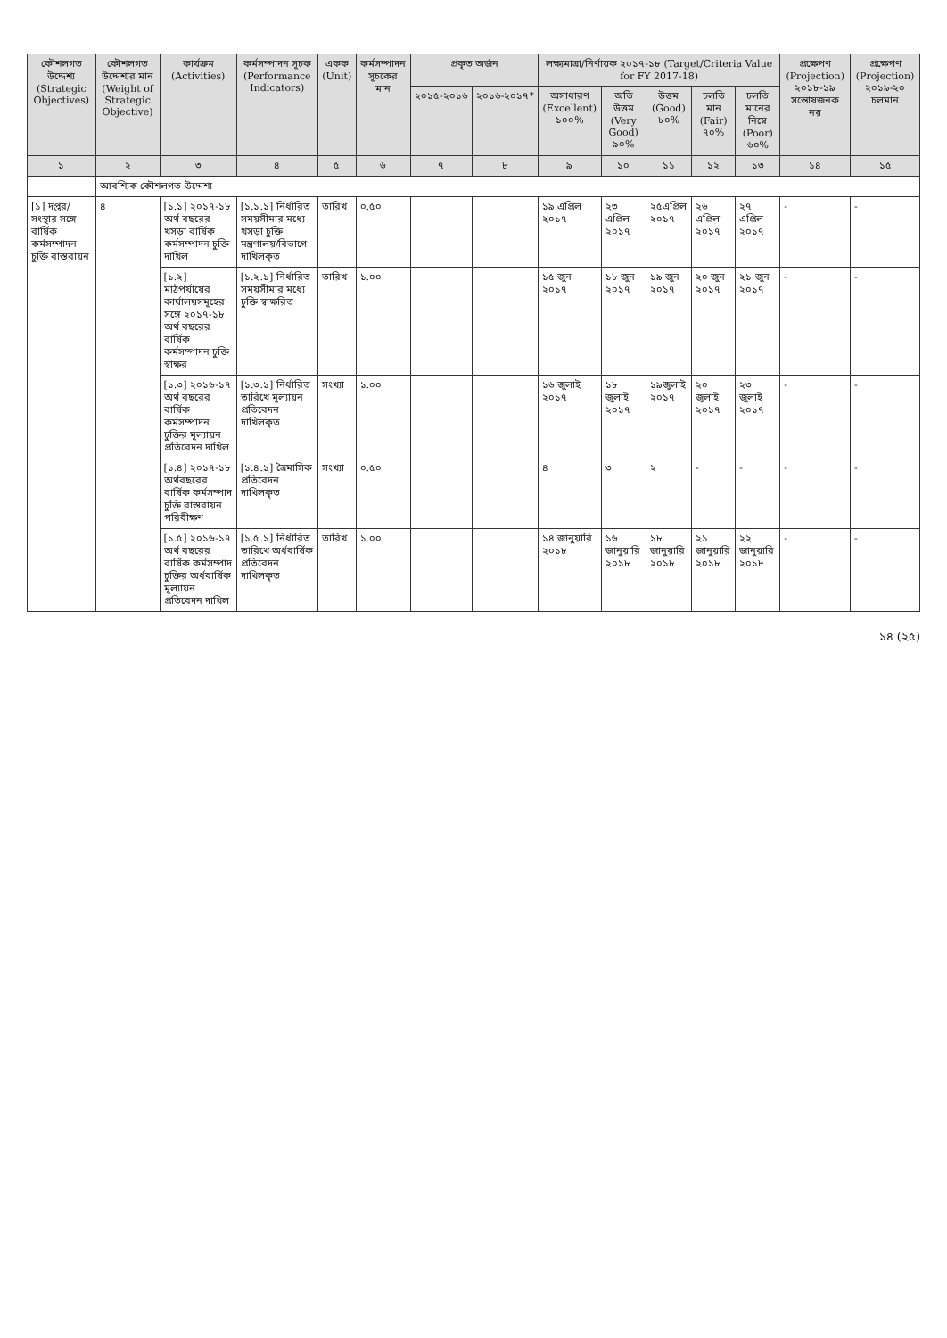| কৌশলগত উদ্দেশ্য (Strategic Objectives) | কৌশলগত উদ্দেশ্যর মান (Weight of Strategic Objective) | কার্যক্রম (Activities) | কর্মসম্পাদন সূচক (Performance Indicators) | একক (Unit) | কর্মসম্পাদন সূচকের মান | প্রকৃত অর্জন | | লক্ষ্যমাত্রা/নির্ণায়ক ২০১৭-১৮ (Target/Criteria Value for FY 2017-18) | | | | | প্রক্ষেপণ (Projection) ২০১৮-১৯ সন্তোষজনক নয় | প্রক্ষেপণ (Projection) ২০১৯-২০ চলমান |
| --- | --- | --- | --- | --- | --- | --- | --- | --- | --- | --- | --- | --- | --- | --- |
| | | | | | | ২০১৫-২০১৬ | ২০১৬-২০১৭* | অসাধারণ (Excellent) ১০০% | অতি উত্তম (Very Good) ৯০% | উত্তম (Good) ৮০% | চলতি মান (Fair) ৭০% | চলতি মানের নিম্নে (Poor) ৬০% | | |
| ১ | ২ | ৩ | ৪ | ৫ | ৬ | ৭ | ৮ | ৯ | ১০ | ১১ | ১২ | ১৩ | ১৪ | ১৫ |
| | আবশ্যিক কৌশলগত উদ্দেশ্য | | | | | | | | | | | | | |
| [১] দপ্তর/সংস্থার সঙ্গে বার্ষিক কর্মসম্পাদন চুক্তি বাস্তবায়ন | ৪ | [১.১] ২০১৭-১৮ অর্থ বছরের খসড়া বার্ষিক কর্মসম্পাদন চুক্তি দাখিল | [১.১.১] নির্ধারিত সময়সীমার মধ্যে খসড়া চুক্তি মন্ত্রণালয়/বিভাগে দাখিলকৃত | তারিখ | ০.৫০ | | | ১৯ এপ্রিল ২০১৭ | ২৩ এপ্রিল ২০১৭ | ২৫এপ্রিল ২০১৭ | ২৬ এপ্রিল ২০১৭ | ২৭ এপ্রিল ২০১৭ | - | - |
| | | [১.২] মাঠপর্যায়ের কার্যালয়সমূহের সঙ্গে ২০১৭-১৮ অর্থ বছরের বার্ষিক কর্মসম্পাদন চুক্তি স্বাক্ষর | [১.২.১] নির্ধারিত সময়সীমার মধ্যে চুক্তি স্বাক্ষরিত | তারিখ | ১.০০ | | | ১৫ জুন ২০১৭ | ১৮ জুন ২০১৭ | ১৯ জুন ২০১৭ | ২০ জুন ২০১৭ | ২১ জুন ২০১৭ | - | - |
| | | [১.৩] ২০১৬-১৭ অর্থ বছরের বার্ষিক কর্মসম্পাদন চুক্তির মূল্যায়ন প্রতিবেদন দাখিল | [১.৩.১] নির্ধারিত তারিখে মূল্যায়ন প্রতিবেদন দাখিলকৃত | সংখ্যা | ১.০০ | | | ১৬ জুলাই ২০১৭ | ১৮ জুলাই ২০১৭ | ১৯জুলাই ২০১৭ | ২০ জুলাই ২০১৭ | ২৩ জুলাই ২০১৭ | - | - |
| | | [১.৪] ২০১৭-১৮ অর্থবছরের বার্ষিক কর্মসম্পাদ চুক্তি বাস্তবায়ন পরিবীক্ষণ | [১.৪.১] ত্রৈমাসিক প্রতিবেদন দাখিলকৃত | সংখ্যা | ০.৫০ | | | ৪ | ৩ | ২ | - | - | - | - |
| | | [১.৫] ২০১৬-১৭ অর্থ বছরের বার্ষিক কর্মসম্পাদ চুক্তির অর্ধবার্ষিক মূল্যায়ন প্রতিবেদন দাখিল | [১.৫.১] নির্ধারিত তারিখে অর্ধবার্ষিক প্রতিবেদন দাখিলকৃত | তারিখ | ১.০০ | | | ১৪ জানুয়ারি ২০১৮ | ১৬ জানুয়ারি ২০১৮ | ১৮ জানুয়ারি ২০১৮ | ২১ জানুয়ারি ২০১৮ | ২২ জানুয়ারি ২০১৮ | - | - |
১৪ (২৫)